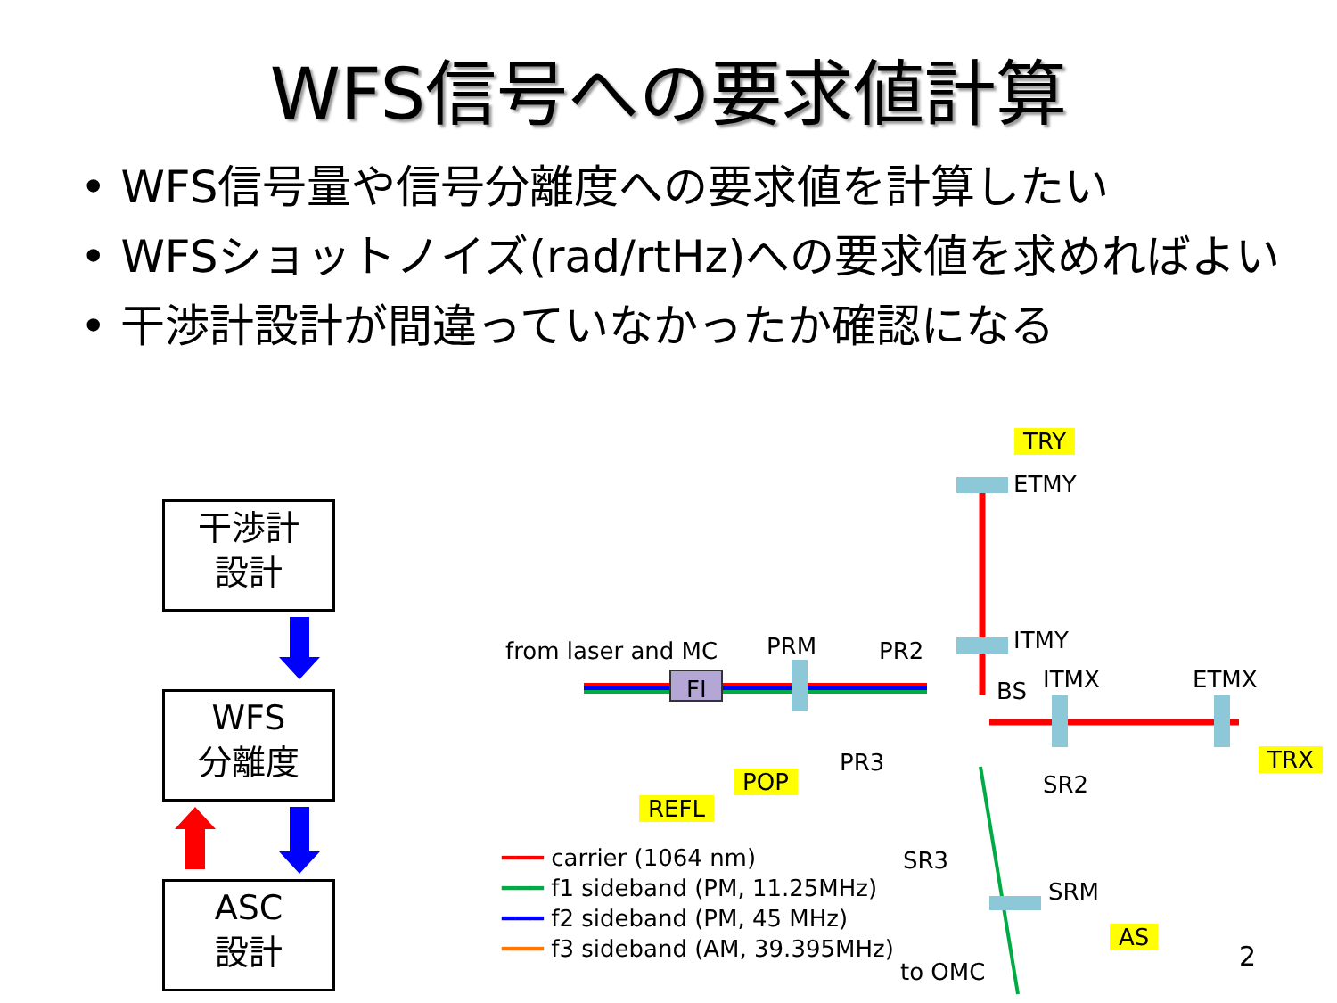WFS信号への要求値計算
• WFS信号量や信号分離度への要求値を計算したい
• WFSショットノイズ(rad/rtHz)への要求値を求めればよい
• 干渉計設計が間違っていなかったか確認になる
干渉計
設計
WFS
分離度
ASC
設計
TRY
ETMY
ITMY
from laser and MC PRM PR2
FI BS ITMX ETMX
TRX
PR3
POP
REFL
SR2
SR3
SRM
AS
to OMC 2
━━━ carrier (1064 nm)
━━━ f1 sideband (PM, 11.25MHz)
━━━ f2 sideband (PM, 45 MHz)
━━━ f3 sideband (AM, 39.395MHz)